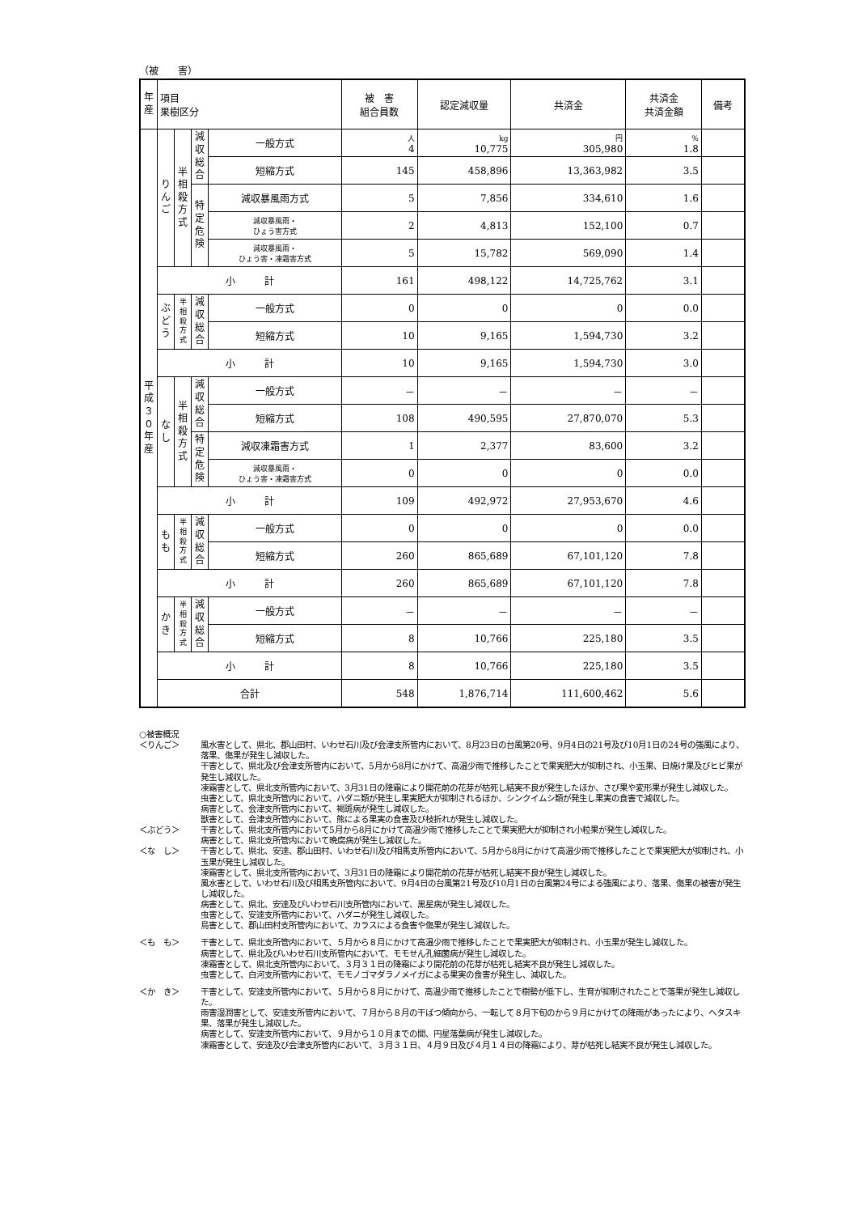（被　　害）
| 年 産 | 項目 果樹区分 | | | | 被 害 組合員数 | 認定減収量 | 共済金 | 共済金 共済金額 | 備考 |
| --- | --- | --- | --- | --- | --- | --- | --- | --- | --- |
| 平成３０年産 | りんご | 半相殺方式 | 減収総合 | 一般方式 | 人 4 | kg 10,775 | 円 305,980 | % 1.8 | |
| | | | | 短縮方式 | 145 | 458,896 | 13,363,982 | 3.5 | |
| | | | 特定危険 | 減収暴風雨方式 | 5 | 7,856 | 334,610 | 1.6 | |
| | | | | 減収暴風雨・ ひょう害方式 | 2 | 4,813 | 152,100 | 0.7 | |
| | | | | 減収暴風雨・ ひょう害・凍霜害方式 | 5 | 15,782 | 569,090 | 1.4 | |
| | 小 計 | | | | 161 | 498,122 | 14,725,762 | 3.1 | |
| | ぶどう | 半相殺方式 | 減収総合 | 一般方式 | 0 | 0 | 0 | 0.0 | |
| | | | | 短縮方式 | 10 | 9,165 | 1,594,730 | 3.2 | |
| | 小 計 | | | | 10 | 9,165 | 1,594,730 | 3.0 | |
| | なし | 半相殺方式 | 減収総合 | 一般方式 | － | － | － | － | |
| | | | | 短縮方式 | 108 | 490,595 | 27,870,070 | 5.3 | |
| | | | 特定危険 | 減収凍霜害方式 | 1 | 2,377 | 83,600 | 3.2 | |
| | | | | 減収暴風雨・ ひょう害・凍霜害方式 | 0 | 0 | 0 | 0.0 | |
| | 小 計 | | | | 109 | 492,972 | 27,953,670 | 4.6 | |
| | もも | 半相殺方式 | 減収総合 | 一般方式 | 0 | 0 | 0 | 0.0 | |
| | | | | 短縮方式 | 260 | 865,689 | 67,101,120 | 7.8 | |
| | 小 計 | | | | 260 | 865,689 | 67,101,120 | 7.8 | |
| | かき | 半相殺方式 | 減収総合 | 一般方式 | － | － | － | － | |
| | | | | 短縮方式 | 8 | 10,766 | 225,180 | 3.5 | |
| | 小 計 | | | | 8 | 10,766 | 225,180 | 3.5 | |
| | 合計 | | | | 548 | 1,876,714 | 111,600,462 | 5.6 | |
○被害概況
＜りんご＞ 風水害として、県北、郡山田村、いわせ石川及び会津支所管内において、8月23日の台風第20号、9月4日の21号及び10月1日の24号の強風により、落果、傷果が発生し減収した。
干害として、県北及び会津支所管内において、5月から8月にかけて、高温少雨で推移したことで果実肥大が抑制され、小玉果、日焼け果及びヒビ果が発生し減収した。
凍霜害として、県北支所管内において、3月31日の降霜により開花前の花芽が枯死し結実不良が発生したほか、さび果や変形果が発生し減収した。
虫害として、県北支所管内において、ハダニ類が発生し果実肥大が抑制されるほか、シンクイムシ類が発生し果実の食害で減収した。
病害として、会津支所管内において、褐斑病が発生し減収した。
獣害として、会津支所管内において、熊による果実の食害及び枝折れが発生し減収した。
＜ぶどう＞ 干害として、県北支所管内において5月から8月にかけて高温少雨で推移したことで果実肥大が抑制され小粒果が発生し減収した。
病害として、県北支所管内において晩腐病が発生し減収した。
＜な　し＞ 干害として、県北、安達、郡山田村、いわせ石川及び相馬支所管内において、5月から8月にかけて高温少雨で推移したことで果実肥大が抑制され、小玉果が発生し減収した。
凍霜害として、県北支所管内において、3月31日の降霜により開花前の花芽が枯死し結実不良が発生し減収した。
風水害として、いわせ石川及び相馬支所管内において、9月4日の台風第21号及び10月1日の台風第24号による強風により、落果、傷果の被害が発生し減収した。
病害として、県北、安達及びいわせ石川支所管内において、黒星病が発生し減収した。
虫害として、安達支所管内において、ハダニが発生し減収した。
鳥害として、郡山田村支所管内において、カラスによる食害や傷果が発生し減収した。
＜も　も＞ 干害として、県北支所管内において、５月から８月にかけて高温少雨で推移したことで果実肥大が抑制され、小玉果が発生し減収した。
病害として、県北及びいわせ石川支所管内において、モモせん孔細菌病が発生し減収した。
凍霜害として、県北支所管内において、３月３１日の降霜により開花前の花芽が枯死し結実不良が発生し減収した。
虫害として、白河支所管内において、モモノゴマダラノメイガによる果実の食害が発生し、減収した。
＜か　き＞ 干害として、安達支所管内において、５月から８月にかけて、高温少雨で推移したことで樹勢が低下し、生育が抑制されたことで落果が発生し減収した。
雨害湿潤害として、安達支所管内において、７月から８月の干ばつ傾向から、一転して８月下旬のから９月にかけての降雨があったにより、ヘタスキ果、落果が発生し減収した。
病害として、安達支所管内において、９月から１０月までの間、円星落葉病が発生し減収した。
凍霜害として、安達及び会津支所管内において、３月３１日、４月９日及び４月１４日の降霜により、芽が枯死し結実不良が発生し減収した。